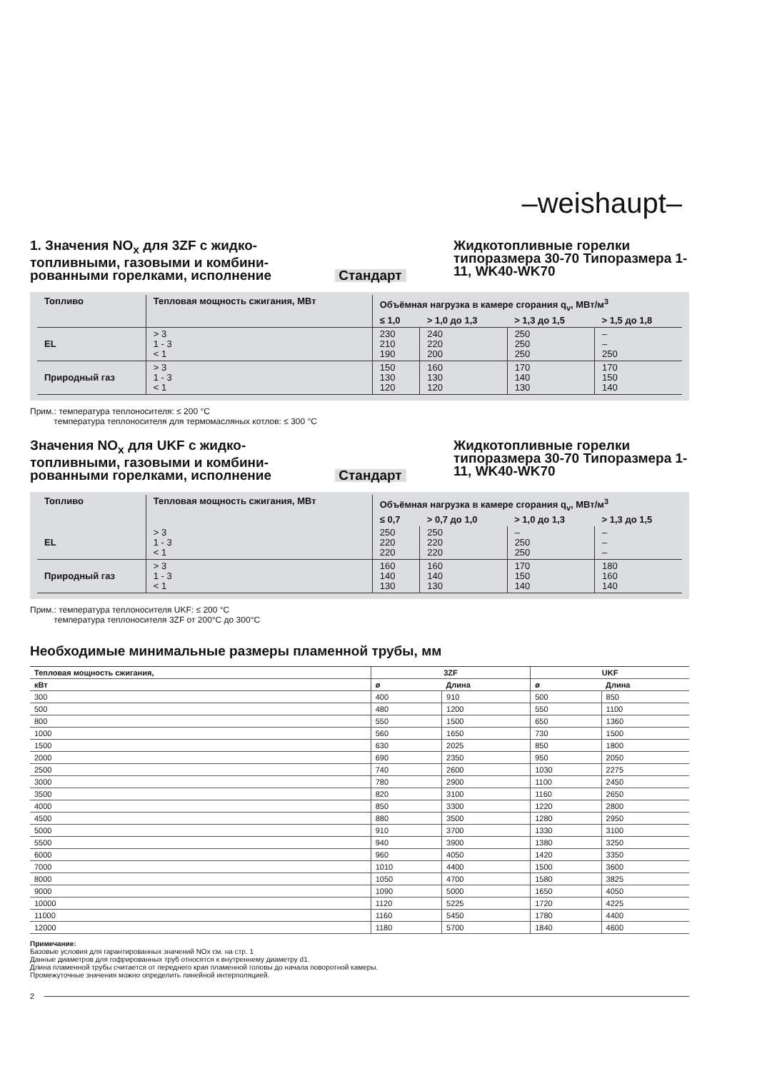–weishaupt–
1. Значения NO<sub>x</sub> для 3ZF с жидко-топливными, газовыми и комбини-рованными горелками, исполнение
Стандарт Жидкотопливные горелки типоразмера 30-70 Типоразмера 1-11, WK40-WK70
| Топливо | Тепловая мощность сжигания, МВт | Объёмная нагрузка в камере сгорания q<sub>v</sub>, МВт/м<sup>3</sup> | | | |
| --- | --- | --- | --- | --- | --- |
| | | ≤ 1,0 | > 1,0 до 1,3 | > 1,3 до 1,5 | > 1,5 до 1,8 |
| EL | > 3 1 - 3 < 1 | 230 210 190 | 240 220 200 | 250 250 250 | – – 250 |
| Природный газ | > 3 1 - 3 < 1 | 150 130 120 | 160 130 120 | 170 140 130 | 170 150 140 |
Прим.: температура теплоносителя: ≤ 200 °C
температура теплоносителя для термомасляных котлов: ≤ 300 °C
Значения NO<sub>x</sub> для UKF с жидко-топливными, газовыми и комбини-рованными горелками, исполнение
Стандарт Жидкотопливные горелки типоразмера 30-70 Типоразмера 1-11, WK40-WK70
| Топливо | Тепловая мощность сжигания, МВт | Объёмная нагрузка в камере сгорания q<sub>v</sub>, МВт/м<sup>3</sup> | | | |
| --- | --- | --- | --- | --- | --- |
| | | ≤ 0,7 | > 0,7 до 1,0 | > 1,0 до 1,3 | > 1,3 до 1,5 |
| EL | > 3 1 - 3 < 1 | 250 220 220 | 250 220 220 | – 250 250 | – – – |
| Природный газ | > 3 1 - 3 < 1 | 160 140 130 | 160 140 130 | 170 150 140 | 180 160 140 |
Прим.: температура теплоносителя UKF: ≤ 200 °C
температура теплоносителя 3ZF от 200°C до 300°C
Необходимые минимальные размеры пламенной трубы, мм
| Тепловая мощность сжигания, | 3ZF | | UKF | |
| --- | --- | --- | --- | --- |
| кВт | ø | Длина | ø | Длина |
| 300 | 400 | 910 | 500 | 850 |
| 500 | 480 | 1200 | 550 | 1100 |
| 800 | 550 | 1500 | 650 | 1360 |
| 1000 | 560 | 1650 | 730 | 1500 |
| 1500 | 630 | 2025 | 850 | 1800 |
| 2000 | 690 | 2350 | 950 | 2050 |
| 2500 | 740 | 2600 | 1030 | 2275 |
| 3000 | 780 | 2900 | 1100 | 2450 |
| 3500 | 820 | 3100 | 1160 | 2650 |
| 4000 | 850 | 3300 | 1220 | 2800 |
| 4500 | 880 | 3500 | 1280 | 2950 |
| 5000 | 910 | 3700 | 1330 | 3100 |
| 5500 | 940 | 3900 | 1380 | 3250 |
| 6000 | 960 | 4050 | 1420 | 3350 |
| 7000 | 1010 | 4400 | 1500 | 3600 |
| 8000 | 1050 | 4700 | 1580 | 3825 |
| 9000 | 1090 | 5000 | 1650 | 4050 |
| 10000 | 1120 | 5225 | 1720 | 4225 |
| 11000 | 1160 | 5450 | 1780 | 4400 |
| 12000 | 1180 | 5700 | 1840 | 4600 |
Примечание:
Базовые условия для гарантированных значений NOx см. на стр. 1
Данные диаметров для гофрированных труб относятся к внутреннему диаметру d1.
Длина пламенной трубы считается от переднего края пламенной головы до начала поворотной камеры.
Промежуточные значения можно определить линейной интерполяцией.
2